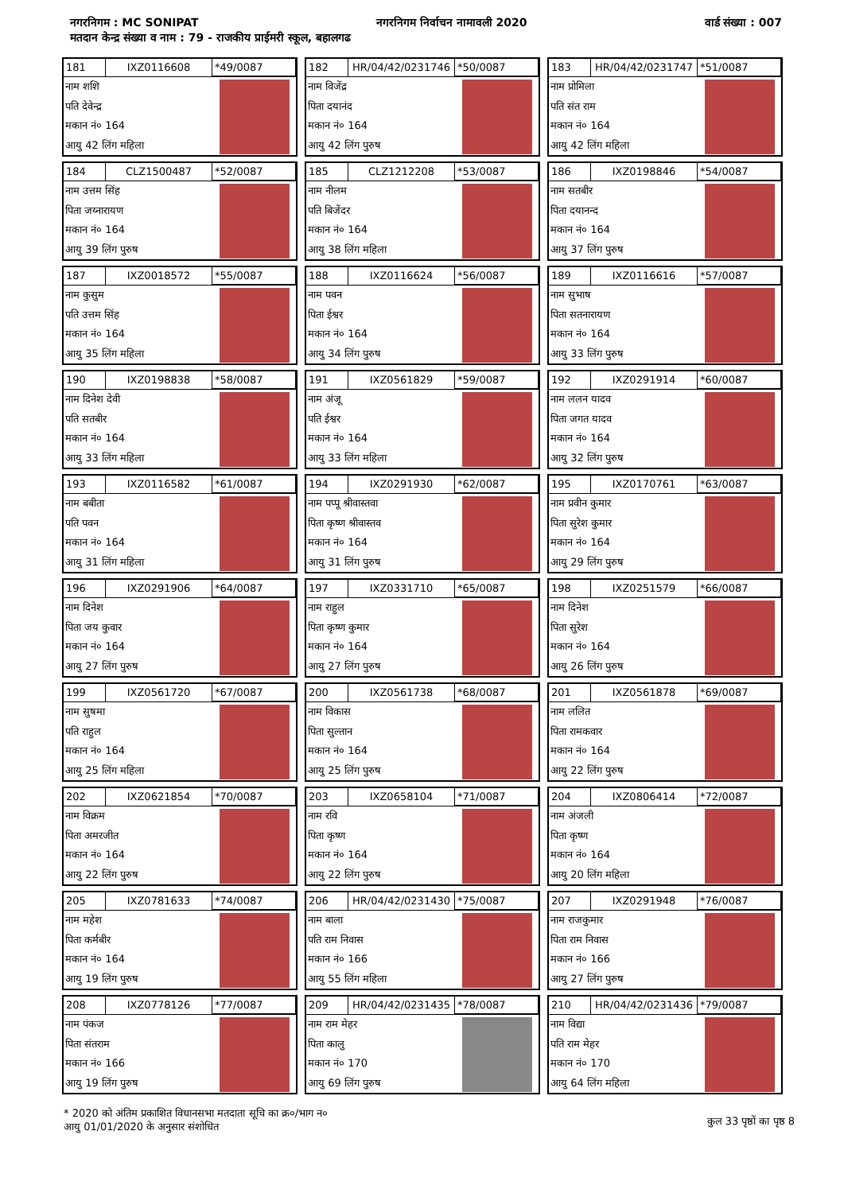नगरनिगम : MC SONIPAT नगरनिगम निर्वाचन नामावली 2020 वार्ड संख्या : 007
मतदान केन्द्र संख्या व नाम : 79 - राजकीय प्राईमरी स्कूल, बहालगढ
181 IXZ0116608 *49/0087
नाम शशि
पति देवेन्द्र
मकान नं० 164
आयु 42 लिंग महिला
182 HR/04/42/0231746 *50/0087
नाम विजेंद्र
पिता दयानंद
मकान नं० 164
आयु 42 लिंग पुरुष
183 HR/04/42/0231747 *51/0087
नाम प्रोमिला
पति संत राम
मकान नं० 164
आयु 42 लिंग महिला
184 CLZ1500487 *52/0087
नाम उत्तम सिंह
पिता जय्नारायण
मकान नं० 164
आयु 39 लिंग पुरुष
185 CLZ1212208 *53/0087
नाम नीलम
पति बिजेंदर
मकान नं० 164
आयु 38 लिंग महिला
186 IXZ0198846 *54/0087
नाम सतबीर
पिता दयानन्द
मकान नं० 164
आयु 37 लिंग पुरुष
187 IXZ0018572 *55/0087
नाम कुसुम
पति उत्तम सिंह
मकान नं० 164
आयु 35 लिंग महिला
188 IXZ0116624 *56/0087
नाम पवन
पिता ईश्वर
मकान नं० 164
आयु 34 लिंग पुरुष
189 IXZ0116616 *57/0087
नाम सुभाष
पिता सतनारायण
मकान नं० 164
आयु 33 लिंग पुरुष
190 IXZ0198838 *58/0087
नाम दिनेश देवी
पति सतबीर
मकान नं० 164
आयु 33 लिंग महिला
191 IXZ0561829 *59/0087
नाम अंजू
पति ईश्वर
मकान नं० 164
आयु 33 लिंग महिला
192 IXZ0291914 *60/0087
नाम ललन यादव
पिता जगत यादव
मकान नं० 164
आयु 32 लिंग पुरुष
193 IXZ0116582 *61/0087
नाम बबीता
पति पवन
मकान नं० 164
आयु 31 लिंग महिला
194 IXZ0291930 *62/0087
नाम पप्पू श्रीवास्तवा
पिता कृष्ण श्रीवास्तव
मकान नं० 164
आयु 31 लिंग पुरुष
195 IXZ0170761 *63/0087
नाम प्रवीन कुमार
पिता सुरेश कुमार
मकान नं० 164
आयु 29 लिंग पुरुष
196 IXZ0291906 *64/0087
नाम दिनेश
पिता जय कुवार
मकान नं० 164
आयु 27 लिंग पुरुष
197 IXZ0331710 *65/0087
नाम राहुल
पिता कृष्ण कुमार
मकान नं० 164
आयु 27 लिंग पुरुष
198 IXZ0251579 *66/0087
नाम दिनेश
पिता सुरेश
मकान नं० 164
आयु 26 लिंग पुरुष
199 IXZ0561720 *67/0087
नाम सुषमा
पति राहुल
मकान नं० 164
आयु 25 लिंग महिला
200 IXZ0561738 *68/0087
नाम विकास
पिता सुल्तान
मकान नं० 164
आयु 25 लिंग पुरुष
201 IXZ0561878 *69/0087
नाम ललित
पिता रामकवार
मकान नं० 164
आयु 22 लिंग पुरुष
202 IXZ0621854 *70/0087
नाम विक्रम
पिता अमरजीत
मकान नं० 164
आयु 22 लिंग पुरुष
203 IXZ0658104 *71/0087
नाम रवि
पिता कृष्ण
मकान नं० 164
आयु 22 लिंग पुरुष
204 IXZ0806414 *72/0087
नाम अंजली
पिता कृष्ण
मकान नं० 164
आयु 20 लिंग महिला
205 IXZ0781633 *74/0087
नाम महेश
पिता कर्मबीर
मकान नं० 164
आयु 19 लिंग पुरुष
206 HR/04/42/0231430 *75/0087
नाम बाला
पति राम निवास
मकान नं० 166
आयु 55 लिंग महिला
207 IXZ0291948 *76/0087
नाम राजकुमार
पिता राम निवास
मकान नं० 166
आयु 27 लिंग पुरुष
208 IXZ0778126 *77/0087
नाम पंकज
पिता संतराम
मकान नं० 166
आयु 19 लिंग पुरुष
209 HR/04/42/0231435 *78/0087
नाम राम मेहर
पिता कालु
मकान नं० 170
आयु 69 लिंग पुरुष
210 HR/04/42/0231436 *79/0087
नाम विद्या
पति राम मेहर
मकान नं० 170
आयु 64 लिंग महिला
* 2020 को अंतिम प्रकाशित विधानसभा मतदाता सूचि का क्र०/भाग न०
आयु 01/01/2020 के अनुसार संशोधित
कुल 33 पृष्ठों का पृष्ठ 8